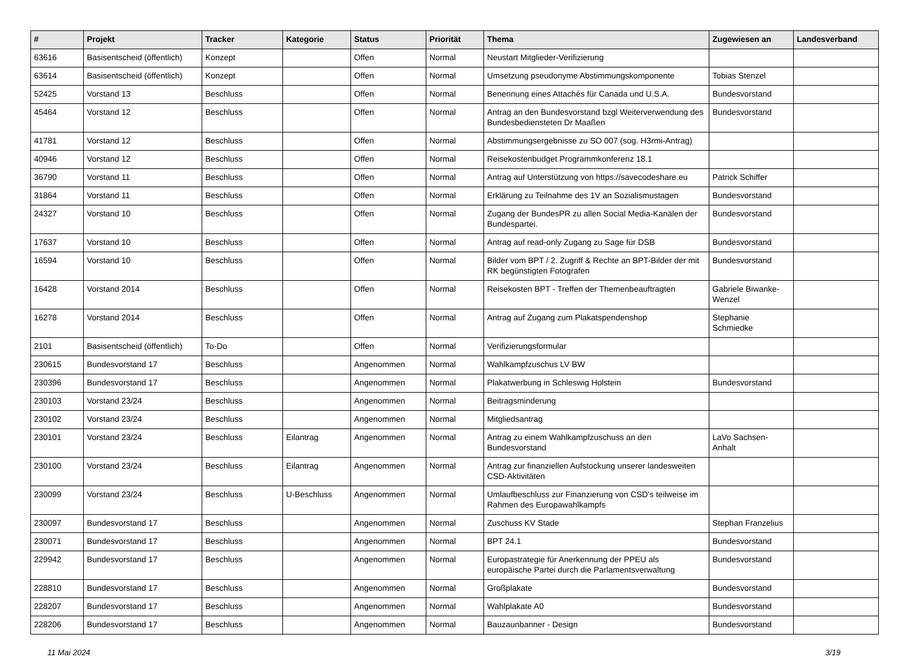| # | Projekt | Tracker | Kategorie | Status | Priorität | Thema | Zugewiesen an | Landesverband |
| --- | --- | --- | --- | --- | --- | --- | --- | --- |
| 63616 | Basisentscheid (öffentlich) | Konzept | | Offen | Normal | Neustart Mitglieder-Verifizierung | | |
| 63614 | Basisentscheid (öffentlich) | Konzept | | Offen | Normal | Umsetzung pseudonyme Abstimmungskomponente | Tobias Stenzel | |
| 52425 | Vorstand 13 | Beschluss | | Offen | Normal | Benennung eines Attachés für Canada und U.S.A. | Bundesvorstand | |
| 45464 | Vorstand 12 | Beschluss | | Offen | Normal | Antrag an den Bundesvorstand bzgl Weiterverwendung des Bundesbediensteten Dr Maaßen | Bundesvorstand | |
| 41781 | Vorstand 12 | Beschluss | | Offen | Normal | Abstimmungsergebnisse zu SO 007 (sog. H3rmi-Antrag) | | |
| 40946 | Vorstand 12 | Beschluss | | Offen | Normal | Reisekostenbudget Programmkonferenz 18.1 | | |
| 36790 | Vorstand 11 | Beschluss | | Offen | Normal | Antrag auf Unterstützung von https://savecodeshare.eu | Patrick Schiffer | |
| 31864 | Vorstand 11 | Beschluss | | Offen | Normal | Erklärung zu Teilnahme des 1V an Sozialismustagen | Bundesvorstand | |
| 24327 | Vorstand 10 | Beschluss | | Offen | Normal | Zugang der BundesPR zu allen Social Media-Kanälen der Bundespartei. | Bundesvorstand | |
| 17637 | Vorstand 10 | Beschluss | | Offen | Normal | Antrag auf read-only Zugang zu Sage für DSB | Bundesvorstand | |
| 16594 | Vorstand 10 | Beschluss | | Offen | Normal | Bilder vom BPT / 2. Zugriff & Rechte an BPT-Bilder der mit RK begünstigten Fotografen | Bundesvorstand | |
| 16428 | Vorstand 2014 | Beschluss | | Offen | Normal | Reisekosten BPT - Treffen der Themenbeauftragten | Gabriele Biwanke-Wenzel | |
| 16278 | Vorstand 2014 | Beschluss | | Offen | Normal | Antrag auf Zugang zum Plakatspendenshop | Stephanie Schmiedke | |
| 2101 | Basisentscheid (öffentlich) | To-Do | | Offen | Normal | Verifizierungsformular | | |
| 230615 | Bundesvorstand 17 | Beschluss | | Angenommen | Normal | Wahlkampfzuschus LV BW | | |
| 230396 | Bundesvorstand 17 | Beschluss | | Angenommen | Normal | Plakatwerbung in Schleswig Holstein | Bundesvorstand | |
| 230103 | Vorstand 23/24 | Beschluss | | Angenommen | Normal | Beitragsminderung | | |
| 230102 | Vorstand 23/24 | Beschluss | | Angenommen | Normal | Mitgliedsantrag | | |
| 230101 | Vorstand 23/24 | Beschluss | Eilantrag | Angenommen | Normal | Antrag zu einem Wahlkampfzuschuss an den Bundesvorstand | LaVo Sachsen-Anhalt | |
| 230100 | Vorstand 23/24 | Beschluss | Eilantrag | Angenommen | Normal | Antrag zur finanziellen Aufstockung unserer landesweiten CSD-Aktivitäten | | |
| 230099 | Vorstand 23/24 | Beschluss | U-Beschluss | Angenommen | Normal | Umlaufbeschluss zur Finanzierung von CSD's teilweise im Rahmen des Europawahlkampfs | | |
| 230097 | Bundesvorstand 17 | Beschluss | | Angenommen | Normal | Zuschuss KV Stade | Stephan Franzelius | |
| 230071 | Bundesvorstand 17 | Beschluss | | Angenommen | Normal | BPT 24.1 | Bundesvorstand | |
| 229942 | Bundesvorstand 17 | Beschluss | | Angenommen | Normal | Europastrategie für Anerkennung der PPEU als europäische Partei durch die Parlamentsverwaltung | Bundesvorstand | |
| 228810 | Bundesvorstand 17 | Beschluss | | Angenommen | Normal | Großplakate | Bundesvorstand | |
| 228207 | Bundesvorstand 17 | Beschluss | | Angenommen | Normal | Wahlplakate A0 | Bundesvorstand | |
| 228206 | Bundesvorstand 17 | Beschluss | | Angenommen | Normal | Bauzaunbanner - Design | Bundesvorstand | |
11 Mai 2024 3/19